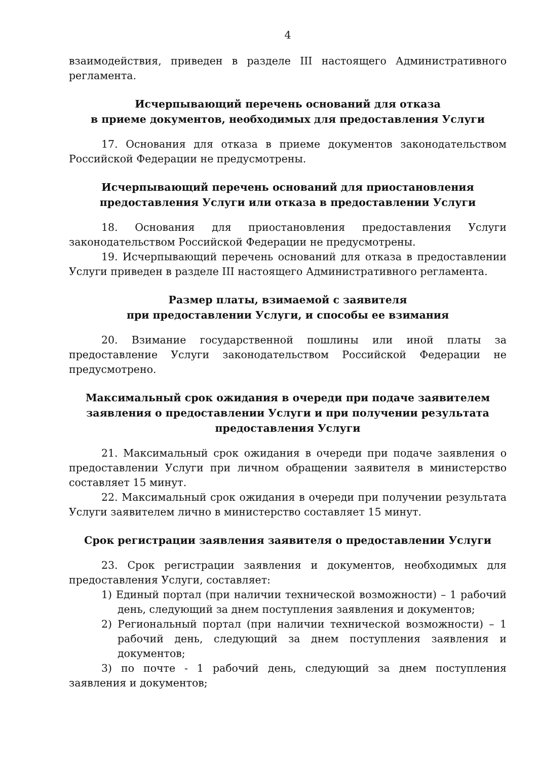4
взаимодействия, приведен в разделе III настоящего Административного регламента.
Исчерпывающий перечень оснований для отказа
в приеме документов, необходимых для предоставления Услуги
17. Основания для отказа в приеме документов законодательством Российской Федерации не предусмотрены.
Исчерпывающий перечень оснований для приостановления предоставления Услуги или отказа в предоставлении Услуги
18. Основания для приостановления предоставления Услуги законодательством Российской Федерации не предусмотрены.
19. Исчерпывающий перечень оснований для отказа в предоставлении Услуги приведен в разделе III настоящего Административного регламента.
Размер платы, взимаемой с заявителя
при предоставлении Услуги, и способы ее взимания
20. Взимание государственной пошлины или иной платы за предоставление Услуги законодательством Российской Федерации не предусмотрено.
Максимальный срок ожидания в очереди при подаче заявителем заявления о предоставлении Услуги и при получении результата предоставления Услуги
21. Максимальный срок ожидания в очереди при подаче заявления о предоставлении Услуги при личном обращении заявителя в министерство составляет 15 минут.
22. Максимальный срок ожидания в очереди при получении результата Услуги заявителем лично в министерство составляет 15 минут.
Срок регистрации заявления заявителя о предоставлении Услуги
23. Срок регистрации заявления и документов, необходимых для предоставления Услуги, составляет:
1) Единый портал (при наличии технической возможности) – 1 рабочий день, следующий за днем поступления заявления и документов;
2) Региональный портал (при наличии технической возможности) – 1 рабочий день, следующий за днем поступления заявления и документов;
3) по почте - 1 рабочий день, следующий за днем поступления заявления и документов;